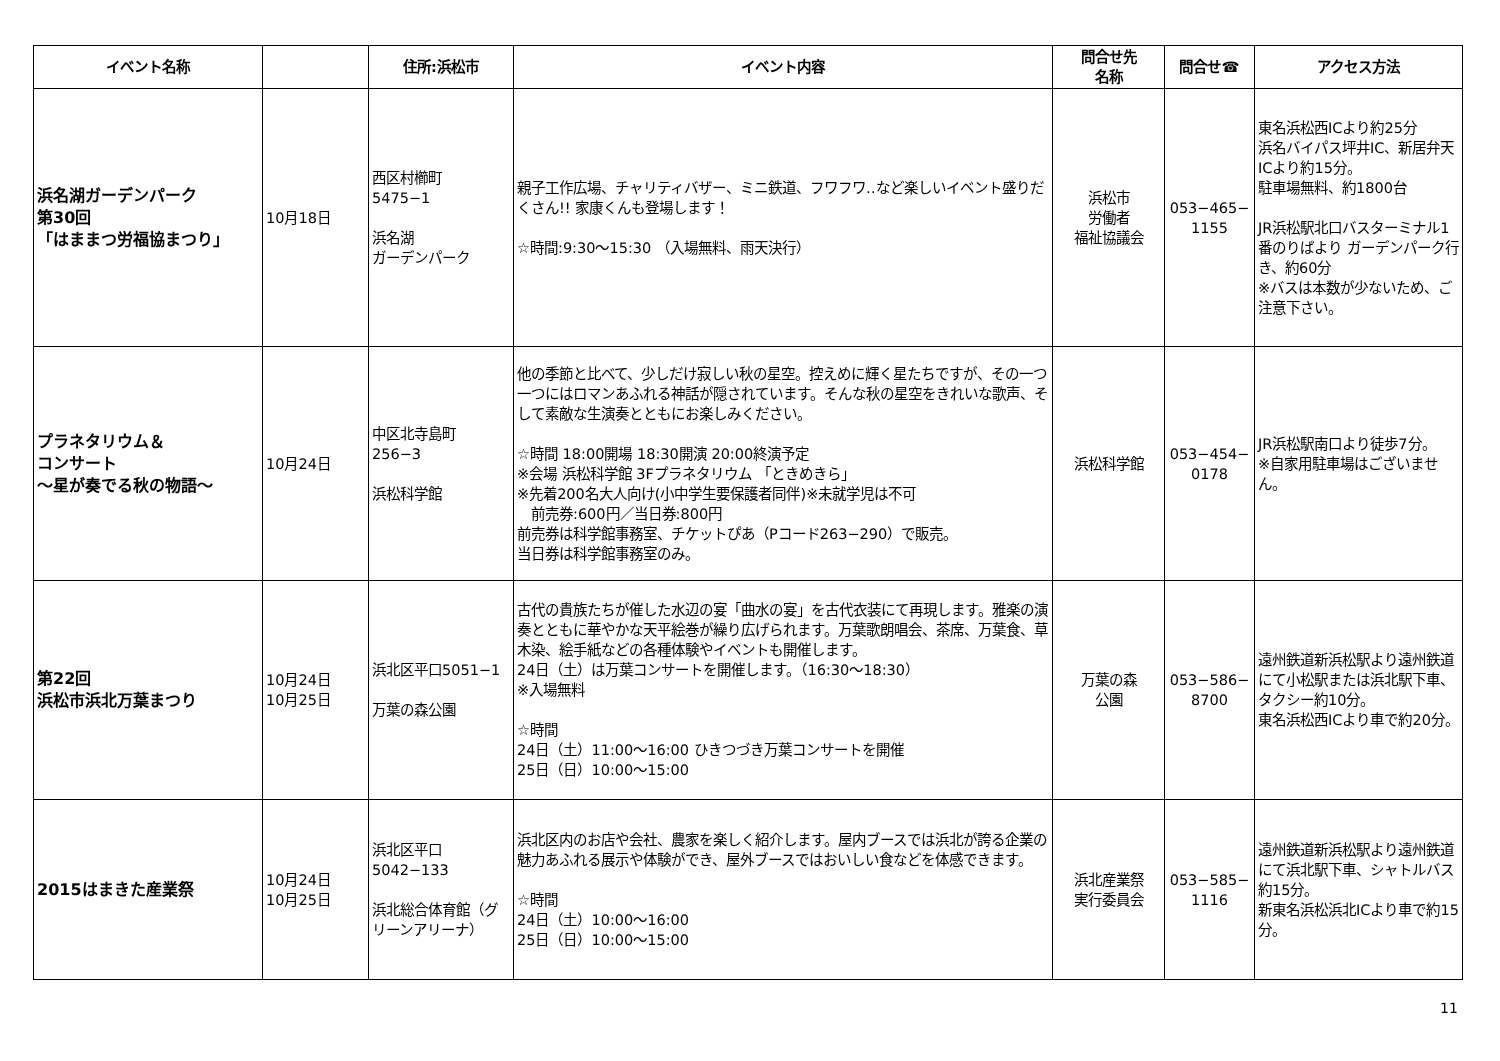| イベント名称 | | 住所:浜松市 | イベント内容 | 問合せ先 名称 | 問合せ☎ | アクセス方法 |
| --- | --- | --- | --- | --- | --- | --- |
| 浜名湖ガーデンパーク 第30回 「はままつ労福協まつり」 | 10月18日 | 西区村櫛町 5475−1 浜名湖 ガーデンパーク | 親子工作広場、チャリティバザー、ミニ鉄道、フワフワ‥など楽しいイベント盛りだくさん!! 家康くんも登場します！ ☆時間:9:30〜15:30 （入場無料、雨天決行） | 浜松市 労働者 福祉協議会 | 053−465− 1155 | 東名浜松西ICより約25分 浜名バイパス坪井IC、新居弁天ICより約15分。 駐車場無料、約1800台 JR浜松駅北口バスターミナル1番のりばより ガーデンパーク行き、約60分 ※バスは本数が少ないため、ご注意下さい。 |
| プラネタリウム＆ コンサート 〜星が奏でる秋の物語〜 | 10月24日 | 中区北寺島町 256−3 浜松科学館 | 他の季節と比べて、少しだけ寂しい秋の星空。控えめに輝く星たちですが、その一つ一つにはロマンあふれる神話が隠されています。そんな秋の星空をきれいな歌声、そして素敵な生演奏とともにお楽しみください。 ☆時間 18:00開場 18:30開演 20:00終演予定 ※会場 浜松科学館 3Fプラネタリウム 「ときめきら」 ※先着200名大人向け(小中学生要保護者同伴)※未就学児は不可 前売券:600円／当日券:800円 前売券は科学館事務室、チケットぴあ（Pコード263−290）で販売。 当日券は科学館事務室のみ。 | 浜松科学館 | 053−454− 0178 | JR浜松駅南口より徒歩7分。 ※自家用駐車場はございません。 |
| 第22回 浜松市浜北万葉まつり | 10月24日 10月25日 | 浜北区平口5051−1 万葉の森公園 | 古代の貴族たちが催した水辺の宴「曲水の宴」を古代衣装にて再現します。雅楽の演奏とともに華やかな天平絵巻が繰り広げられます。万葉歌朗唱会、茶席、万葉食、草木染、絵手紙などの各種体験やイベントも開催します。 24日（土）は万葉コンサートを開催します。（16:30〜18:30） ※入場無料 ☆時間 24日（土）11:00〜16:00 ひきつづき万葉コンサートを開催 25日（日）10:00〜15:00 | 万葉の森 公園 | 053−586− 8700 | 遠州鉄道新浜松駅より遠州鉄道にて小松駅または浜北駅下車、タクシー約10分。 東名浜松西ICより車で約20分。 |
| 2015はまきた産業祭 | 10月24日 10月25日 | 浜北区平口 5042−133 浜北総合体育館（グリーンアリーナ） | 浜北区内のお店や会社、農家を楽しく紹介します。屋内ブースでは浜北が誇る企業の魅力あふれる展示や体験ができ、屋外ブースではおいしい食などを体感できます。 ☆時間 24日（土）10:00〜16:00 25日（日）10:00〜15:00 | 浜北産業祭 実行委員会 | 053−585− 1116 | 遠州鉄道新浜松駅より遠州鉄道にて浜北駅下車、シャトルバス約15分。 新東名浜松浜北ICより車で約15分。 |
11